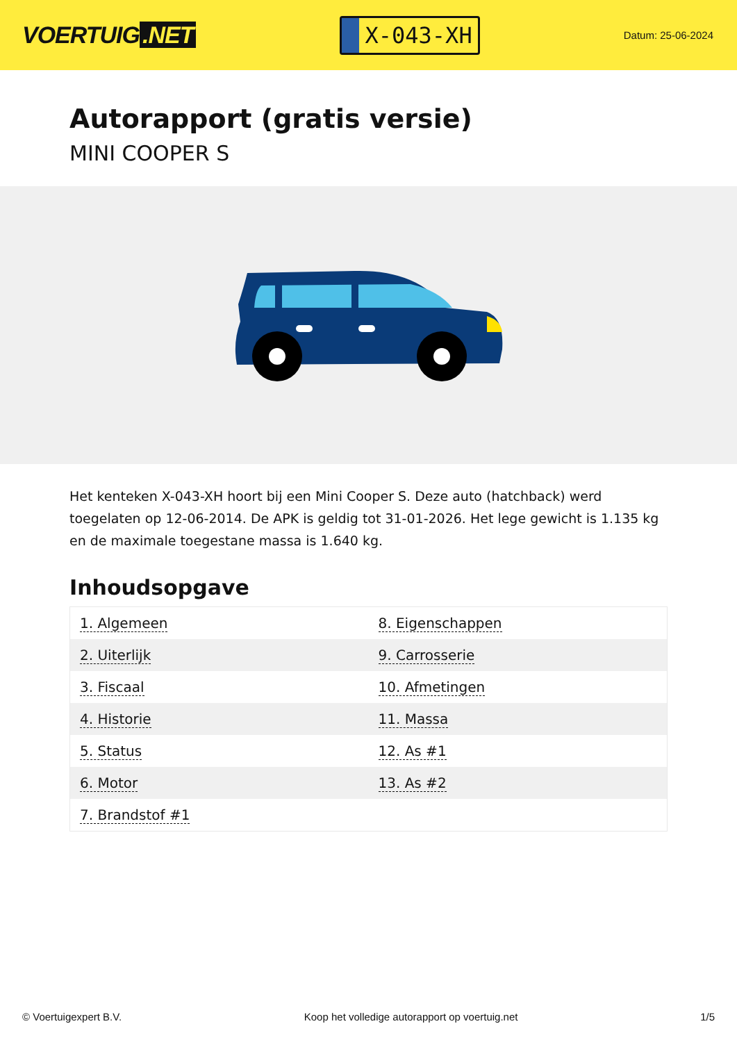VOERTUIG.NET
X-043-XH
Datum: 25-06-2024
Autorapport (gratis versie)
MINI COOPER S
Het kenteken X-043-XH hoort bij een Mini Cooper S. Deze auto (hatchback) werd toegelaten op 12-06-2014. De APK is geldig tot 31-01-2026. Het lege gewicht is 1.135 kg en de maximale toegestane massa is 1.640 kg.
Inhoudsopgave
| 1. Algemeen | 8. Eigenschappen |
| 2. Uiterlijk | 9. Carrosserie |
| 3. Fiscaal | 10. Afmetingen |
| 4. Historie | 11. Massa |
| 5. Status | 12. As #1 |
| 6. Motor | 13. As #2 |
| 7. Brandstof #1 | |
© Voertuigexpert B.V. Koop het volledige autorapport op voertuig.net
1/5